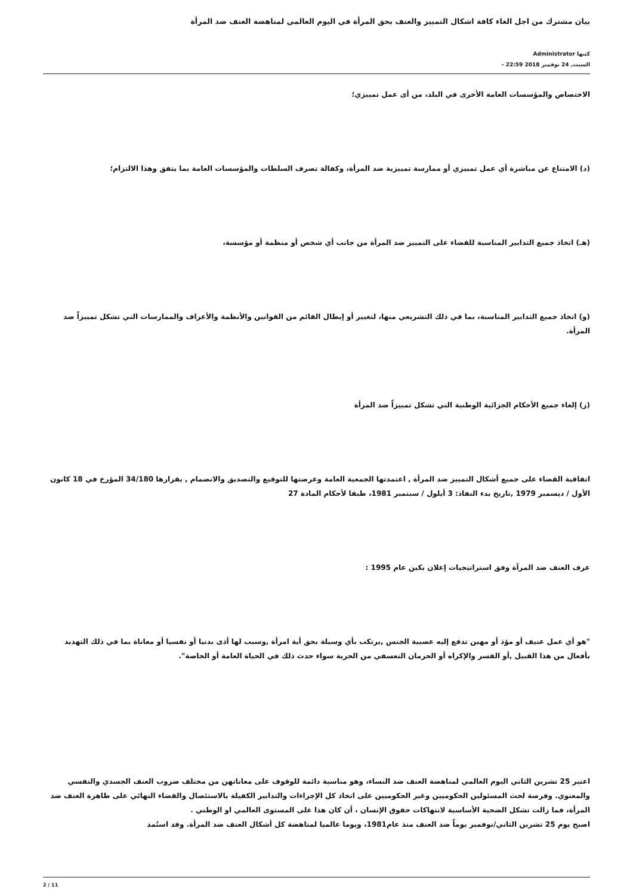بيان مشترك من اجل الغاء كافة اشكال التمييز والعنف بحق المرأة في اليوم العالمي لمناهضة العنف ضد المرأة
كتبها Administrator
السبت, 24 نوفمبر 2018 22:59 -
الاختصاص والمؤسسات العامة الأخرى في البلد، من أى عمل تمييزي؛
(د) الامتناع عن مباشرة أي عمل تمييزي أو ممارسة تمييزية ضد المرأة، وكفالة تصرف السلطات والمؤسسات العامة بما يتفق وهذا الالتزام؛
(هـ) اتخاذ جميع التدابير المناسبة للقضاء على التمييز ضد المرأة من جانب أي شخص أو منظمة أو مؤسسة،
(و) اتخاذ جميع التدابير المناسبة، بما في ذلك التشريعي منها، لتغيير أو إبطال القائم من القوانين والأنظمة والأعراف والممارسات التي تشكل تمييزاً ضد المرأة.
(ز) إلغاء جميع الأحكام الجزائية الوطنية التي تشكل تمييزاً ضد المرأة
اتفاقية القضاء على جميع أشكال التمييز ضد المرأة , اعتمدتها الجمعية العامة وعرضتها للتوقيع والتصديق والانضمام , بقرارها 34/180 المؤرخ في 18 كانون الأول / ديسمبر 1979 ,تاريخ بدء النفاذ: 3 أيلول / سبتمبر 1981، طبقا لأحكام المادة 27
عرف العنف ضد المرآة وفق استراتيجيات إعلان بكين عام 1995 :
"هو أي عمل عنيف أو مؤذ أو مهين تدفع إليه عصبية الجنس ,يرتكب بأي وسيلة بحق أية امرأة ,وسبب لها أذى بدنيا أو نفسيا أو معاناة بما في ذلك التهديد بأفعال من هذا القبيل ,أو القسر والإكراه أو الحرمان التعسفي من الحرية سواء حدث ذلك في الحياة العامة أو الخاصة".
اعتبر 25 تشرين الثاني اليوم العالمي لمناهضة العنف ضد النساء، وهو مناسبة دائمة للوقوف على معاناتهن من مختلف ضروب العنف الجسدي والنفسي والمعنوي. وفرصة لحث المسئولين الحكوميين وغير الحكوميين على اتخاذ كل الإجراءات والتدابير الكفيلة بالاستئصال والقضاء النهائي على ظاهرة العنف ضد المرأة، فما زالت تشكل الضحية الأساسية لانتهاكات حقوق الإنسان ، أن كان هذا على المستوى العالمي او الوطني .
اصبح يوم 25 تشرين الثاني/نوفمبر يوماً ضد العنف منذ عام1981، ويوما عالميا لمناهضة كل أشكال العنف ضد المرأة. وقد استُمد
2 / 11